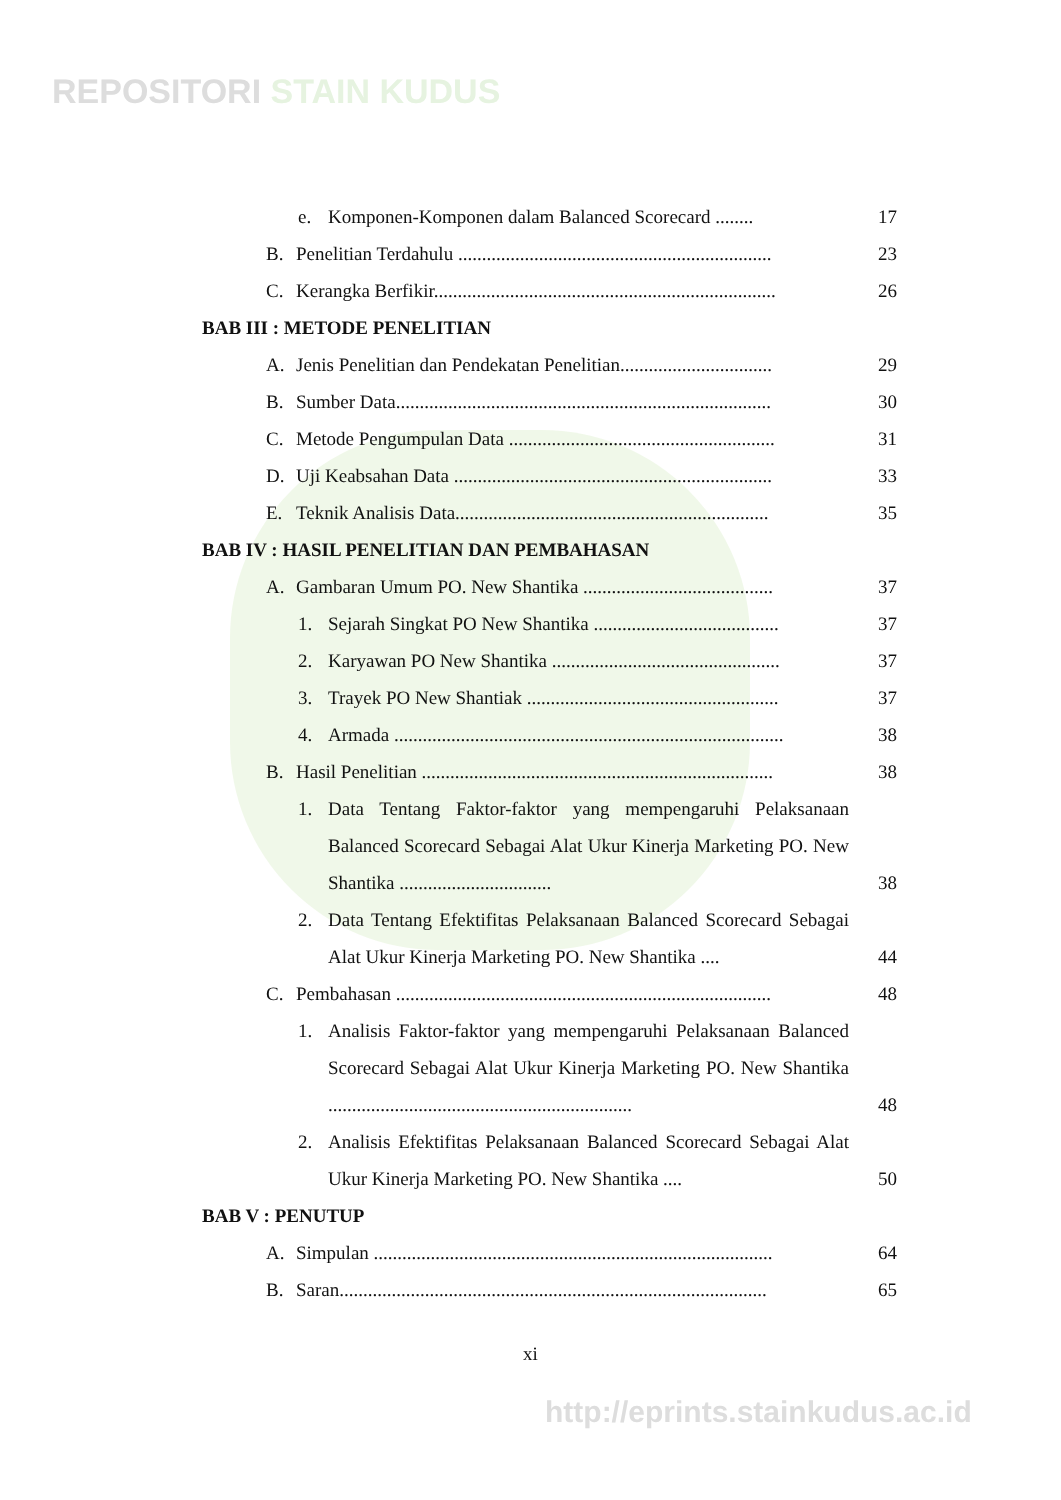REPOSITORI STAIN KUDUS
e. Komponen-Komponen dalam Balanced Scorecard ........
17
B. Penelitian Terdahulu ..................................................................
23
C. Kerangka Berfikir........................................................................
26
BAB III : METODE PENELITIAN
A. Jenis Penelitian dan Pendekatan Penelitian................................
29
B. Sumber Data...............................................................................
30
C. Metode Pengumpulan Data ........................................................
31
D. Uji Keabsahan Data ...................................................................
33
E. Teknik Analisis Data..................................................................
35
BAB IV : HASIL PENELITIAN DAN PEMBAHASAN
A. Gambaran Umum PO. New Shantika ........................................
37
1. Sejarah Singkat PO New Shantika .......................................
37
2. Karyawan PO New Shantika ................................................
37
3. Trayek PO New Shantiak .....................................................
37
4. Armada ..................................................................................
38
B. Hasil Penelitian ..........................................................................
38
1. Data Tentang Faktor-faktor yang mempengaruhi Pelaksanaan Balanced Scorecard Sebagai Alat Ukur Kinerja Marketing PO. New Shantika ................................
38
2. Data Tentang Efektifitas Pelaksanaan Balanced Scorecard Sebagai Alat Ukur Kinerja Marketing PO. New Shantika ....
44
C. Pembahasan ...............................................................................
48
1. Analisis Faktor-faktor yang mempengaruhi Pelaksanaan Balanced Scorecard Sebagai Alat Ukur Kinerja Marketing PO. New Shantika ................................................................
48
2. Analisis Efektifitas Pelaksanaan Balanced Scorecard Sebagai Alat Ukur Kinerja Marketing PO. New Shantika ....
50
BAB V : PENUTUP
A. Simpulan ....................................................................................
64
B. Saran..........................................................................................
65
xi
http://eprints.stainkudus.ac.id